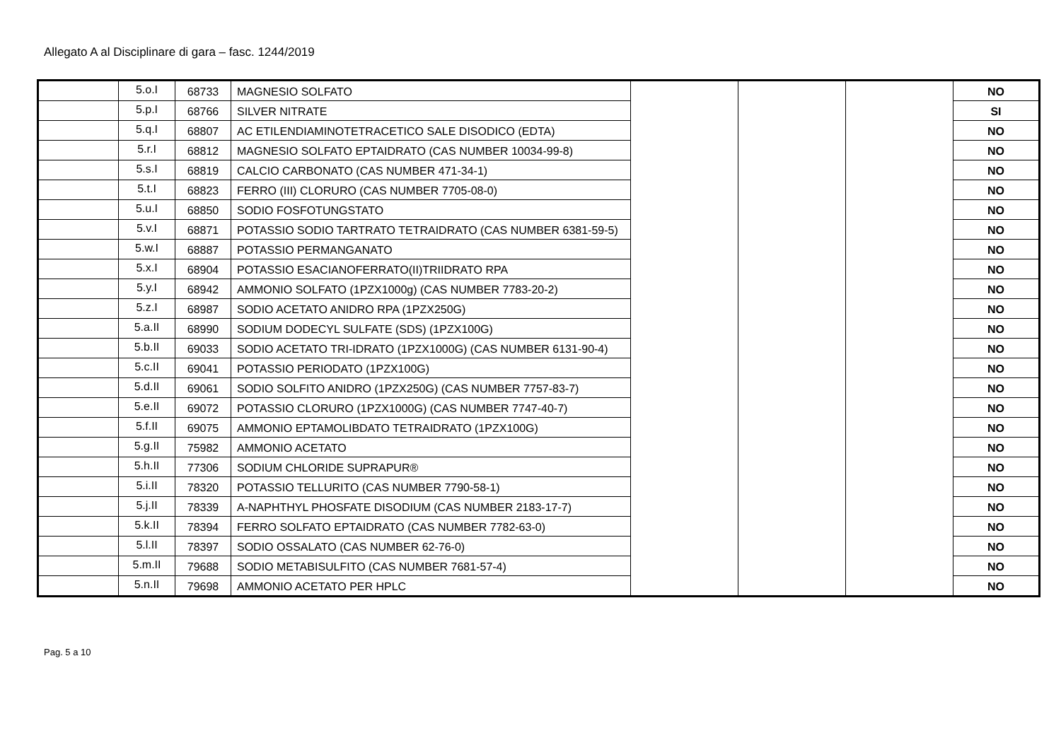Allegato A al Disciplinare di gara – fasc. 1244/2019
| | 5.o.I | 68733 | MAGNESIO SOLFATO | | | | NO |
| | 5.p.I | 68766 | SILVER NITRATE | | | | SI |
| | 5.q.I | 68807 | AC ETILENDIAMINOTETRACETICO SALE DISODICO (EDTA) | | | | NO |
| | 5.r.I | 68812 | MAGNESIO SOLFATO EPTAIDRATO (CAS NUMBER 10034-99-8) | | | | NO |
| | 5.s.I | 68819 | CALCIO CARBONATO (CAS NUMBER 471-34-1) | | | | NO |
| | 5.t.I | 68823 | FERRO (III) CLORURO (CAS NUMBER 7705-08-0) | | | | NO |
| | 5.u.I | 68850 | SODIO FOSFOTUNGSTATO | | | | NO |
| | 5.v.I | 68871 | POTASSIO SODIO TARTRATO TETRAIDRATO (CAS NUMBER 6381-59-5) | | | | NO |
| | 5.w.I | 68887 | POTASSIO PERMANGANATO | | | | NO |
| | 5.x.I | 68904 | POTASSIO ESACIANOFERRATO(II)TRIIDRATO RPA | | | | NO |
| | 5.y.I | 68942 | AMMONIO SOLFATO (1PZX1000g) (CAS NUMBER 7783-20-2) | | | | NO |
| | 5.z.I | 68987 | SODIO ACETATO ANIDRO RPA (1PZX250G) | | | | NO |
| | 5.a.II | 68990 | SODIUM DODECYL SULFATE (SDS) (1PZX100G) | | | | NO |
| | 5.b.II | 69033 | SODIO ACETATO TRI-IDRATO (1PZX1000G) (CAS NUMBER 6131-90-4) | | | | NO |
| | 5.c.II | 69041 | POTASSIO PERIODATO (1PZX100G) | | | | NO |
| | 5.d.II | 69061 | SODIO SOLFITO ANIDRO (1PZX250G) (CAS NUMBER 7757-83-7) | | | | NO |
| | 5.e.II | 69072 | POTASSIO CLORURO (1PZX1000G) (CAS NUMBER 7747-40-7) | | | | NO |
| | 5.f.II | 69075 | AMMONIO EPTAMOLIBDATO TETRAIDRATO (1PZX100G) | | | | NO |
| | 5.g.II | 75982 | AMMONIO ACETATO | | | | NO |
| | 5.h.II | 77306 | SODIUM CHLORIDE SUPRAPUR® | | | | NO |
| | 5.i.II | 78320 | POTASSIO TELLURITO (CAS NUMBER 7790-58-1) | | | | NO |
| | 5.j.II | 78339 | A-NAPHTHYL PHOSFATE DISODIUM (CAS NUMBER 2183-17-7) | | | | NO |
| | 5.k.II | 78394 | FERRO SOLFATO EPTAIDRATO (CAS NUMBER 7782-63-0) | | | | NO |
| | 5.l.II | 78397 | SODIO OSSALATO (CAS NUMBER 62-76-0) | | | | NO |
| | 5.m.II | 79688 | SODIO METABISULFITO (CAS NUMBER 7681-57-4) | | | | NO |
| | 5.n.II | 79698 | AMMONIO ACETATO PER HPLC | | | | NO |
Pag. 5 a 10